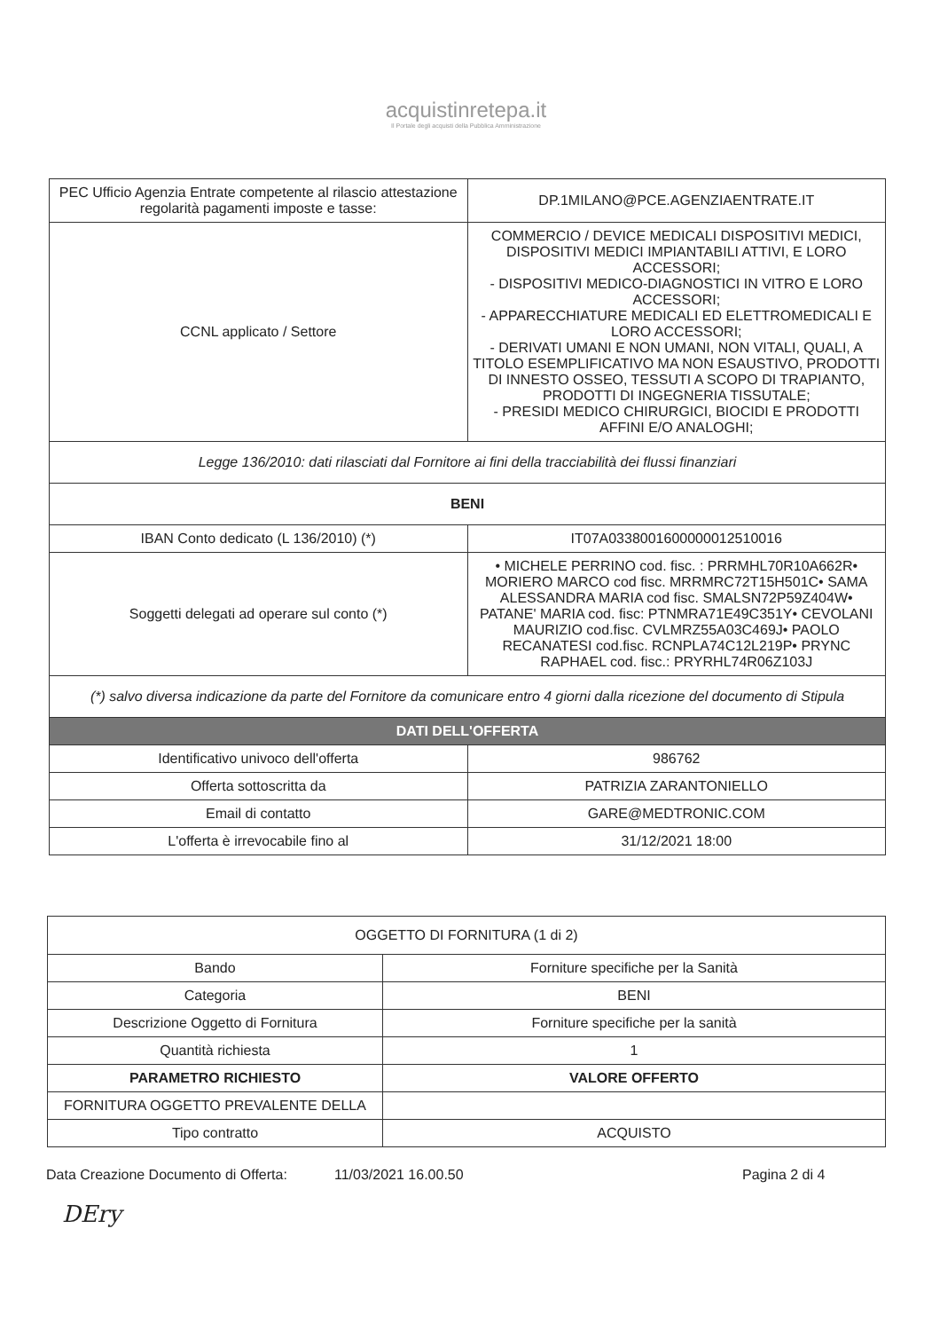acquistinretepa.it
Il Portale degli acquisti della Pubblica Amministrazione
| PEC Ufficio Agenzia Entrate competente al rilascio attestazione regolarità pagamenti imposte e tasse: | DP.1MILANO@PCE.AGENZIAENTRATE.IT |
| CCNL applicato / Settore | COMMERCIO / DEVICE MEDICALI DISPOSITIVI MEDICI, DISPOSITIVI MEDICI IMPIANTABILI ATTIVI, E LORO ACCESSORI; - DISPOSITIVI MEDICO-DIAGNOSTICI IN VITRO E LORO ACCESSORI; - APPARECCHIATURE MEDICALI ED ELETTROMEDICALI E LORO ACCESSORI; - DERIVATI UMANI E NON UMANI, NON VITALI, QUALI, A TITOLO ESEMPLIFICATIVO MA NON ESAUSTIVO, PRODOTTI DI INNESTO OSSEO, TESSUTI A SCOPO DI TRAPIANTO, PRODOTTI DI INGEGNERIA TISSUTALE; - PRESIDI MEDICO CHIRURGICI, BIOCIDI E PRODOTTI AFFINI E/O ANALOGHI; |
| Legge 136/2010: dati rilasciati dal Fornitore ai fini della tracciabilità dei flussi finanziari | |
| BENI | |
| IBAN Conto dedicato (L 136/2010) (*) | IT07A0338001600000012510016 |
| Soggetti delegati ad operare sul conto (*) | • MICHELE PERRINO cod. fisc. : PRRMHL70R10A662R• MORIERO MARCO cod fisc. MRRMRC72T15H501C• SAMA ALESSANDRA MARIA cod fisc. SMALSN72P59Z404W• PATANE' MARIA cod. fisc: PTNMRA71E49C351Y• CEVOLANI MAURIZIO cod.fisc. CVLMRZ55A03C469J• PAOLO RECANATESI cod.fisc. RCNPLA74C12L219P• PRYNC RAPHAEL cod. fisc.: PRYRHL74R06Z103J |
| (*) salvo diversa indicazione da parte del Fornitore da comunicare entro 4 giorni dalla ricezione del documento di Stipula | |
| DATI DELL'OFFERTA | |
| Identificativo univoco dell'offerta | 986762 |
| Offerta sottoscritta da | PATRIZIA ZARANTONIELLO |
| Email di contatto | GARE@MEDTRONIC.COM |
| L'offerta è irrevocabile fino al | 31/12/2021 18:00 |
| OGGETTO DI FORNITURA (1 di 2) | |
| --- | --- |
| Bando | Forniture specifiche per la Sanità |
| Categoria | BENI |
| Descrizione Oggetto di Fornitura | Forniture specifiche per la sanità |
| Quantità richiesta | 1 |
| PARAMETRO RICHIESTO | VALORE OFFERTO |
| FORNITURA OGGETTO PREVALENTE DELLA | |
| Tipo contratto | ACQUISTO |
Data Creazione Documento di Offerta: 11/03/2021 16.00.50 Pagina 2 di 4
DEry